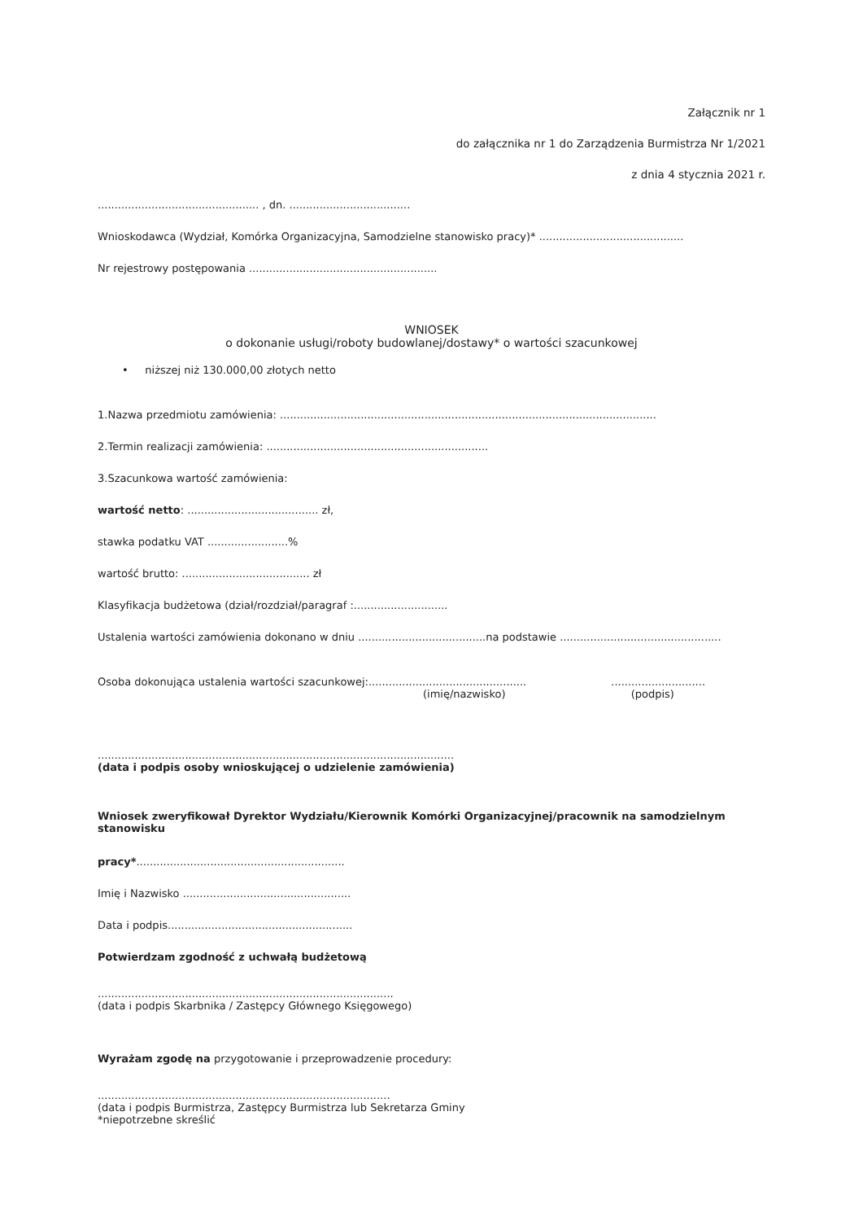Załącznik nr 1
do załącznika nr 1 do Zarządzenia Burmistrza Nr 1/2021
z dnia 4 stycznia 2021 r.
................................................ , dn. ....................................
Wnioskodawca (Wydział, Komórka Organizacyjna, Samodzielne stanowisko pracy)* ...........................................
Nr rejestrowy postępowania ........................................................
WNIOSEK
o dokonanie usługi/roboty budowlanej/dostawy* o wartości szacunkowej
• niższej niż 130.000,00 złotych netto
1.Nazwa przedmiotu zamówienia: ................................................................................................................
2.Termin realizacji zamówienia: ..................................................................
3.Szacunkowa wartość zamówienia:
wartość netto: ....................................... zł,
stawka podatku VAT ........................%
wartość brutto: ...................................... zł
Klasyfikacja budżetowa (dział/rozdział/paragraf :............................
Ustalenia wartości zamówienia dokonano w dniu ......................................na podstawie ................................................
Osoba dokonująca ustalenia wartości szacunkowej:............................................... ............................
(imię/nazwisko) (podpis)
..........................................................................................................
(data i podpis osoby wnioskującej o udzielenie zamówienia)
Wniosek zweryfikował Dyrektor Wydziału/Kierownik Komórki Organizacyjnej/pracownik na samodzielnym stanowisku
pracy*..............................................................
Imię i Nazwisko ..................................................
Data i podpis.......................................................
Potwierdzam zgodność z uchwałą budżetową
........................................................................................
(data i podpis Skarbnika / Zastępcy Głównego Księgowego)
Wyrażam zgodę na przygotowanie i przeprowadzenie procedury:
.......................................................................................
(data i podpis Burmistrza, Zastępcy Burmistrza lub Sekretarza Gminy
*niepotrzebne skreślić